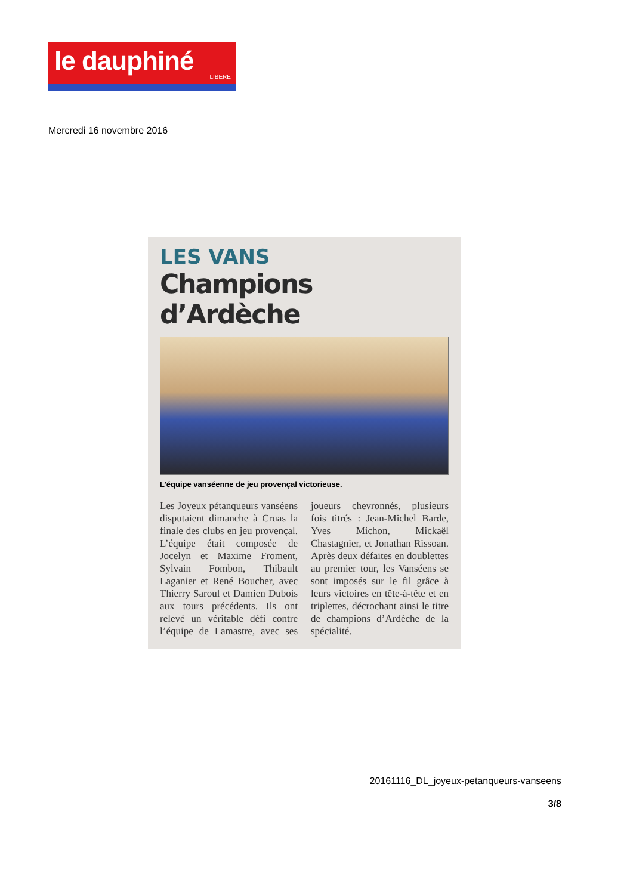le dauphiné
LIBERE
Mercredi 16 novembre 2016
LES VANS
Champions d’Ardèche
L’équipe vanséenne de jeu provençal victorieuse.
Les Joyeux pétanqueurs vanséens disputaient dimanche à Cruas la finale des clubs en jeu provençal. L’équipe était composée de Jocelyn et Maxime Froment, Sylvain Fombon, Thibault Laganier et René Boucher, avec Thierry Saroul et Damien Dubois aux tours précédents. Ils ont relevé un véritable défi contre l’équipe de Lamastre, avec ses joueurs chevronnés, plusieurs fois titrés : Jean-Michel Barde, Yves Michon, Mickaël Chastagnier, et Jonathan Rissoan. Après deux défaites en doublettes au premier tour, les Vanséens se sont imposés sur le fil grâce à leurs victoires en tête-à-tête et en triplettes, décrochant ainsi le titre de champions d’Ardèche de la spécialité.
20161116_DL_joyeux-petanqueurs-vanseens
3/8